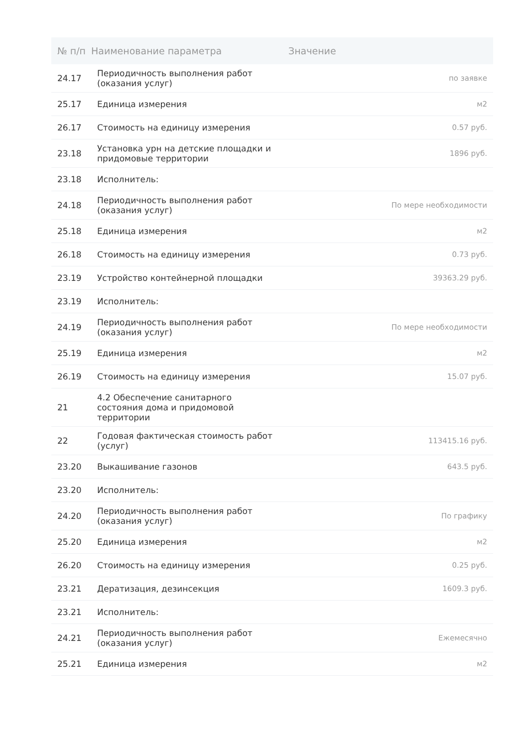| № п/п | Наименование параметра | Значение |
| --- | --- | --- |
| 24.17 | Периодичность выполнения работ (оказания услуг) | по заявке |
| 25.17 | Единица измерения | м2 |
| 26.17 | Стоимость на единицу измерения | 0.57 руб. |
| 23.18 | Установка урн на детские площадки и придомовые территории | 1896 руб. |
| 23.18 | Исполнитель: | |
| 24.18 | Периодичность выполнения работ (оказания услуг) | По мере необходимости |
| 25.18 | Единица измерения | м2 |
| 26.18 | Стоимость на единицу измерения | 0.73 руб. |
| 23.19 | Устройство контейнерной площадки | 39363.29 руб. |
| 23.19 | Исполнитель: | |
| 24.19 | Периодичность выполнения работ (оказания услуг) | По мере необходимости |
| 25.19 | Единица измерения | м2 |
| 26.19 | Стоимость на единицу измерения | 15.07 руб. |
| 21 | 4.2 Обеспечение санитарного состояния дома и придомовой территории | |
| 22 | Годовая фактическая стоимость работ (услуг) | 113415.16 руб. |
| 23.20 | Выкашивание газонов | 643.5 руб. |
| 23.20 | Исполнитель: | |
| 24.20 | Периодичность выполнения работ (оказания услуг) | По графику |
| 25.20 | Единица измерения | м2 |
| 26.20 | Стоимость на единицу измерения | 0.25 руб. |
| 23.21 | Дератизация, дезинсекция | 1609.3 руб. |
| 23.21 | Исполнитель: | |
| 24.21 | Периодичность выполнения работ (оказания услуг) | Ежемесячно |
| 25.21 | Единица измерения | м2 |